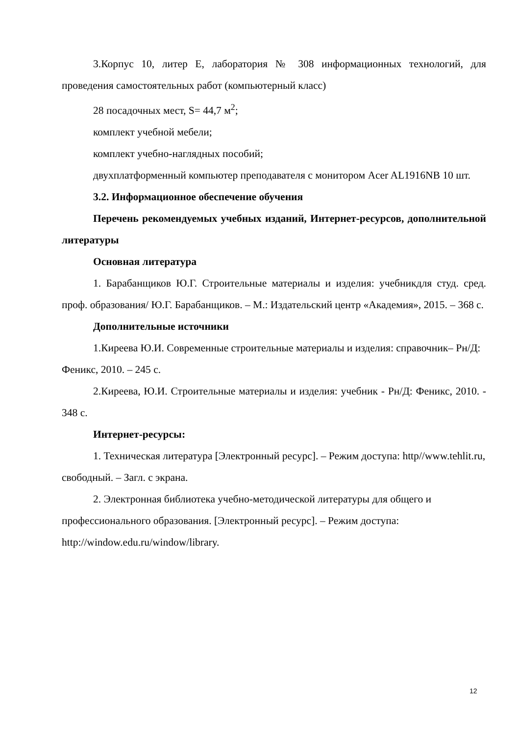3.Корпус 10, литер Е, лаборатория № 308 информационных технологий, для проведения самостоятельных работ (компьютерный класс)
28 посадочных мест, S= 44,7 м<sup>2</sup>;
комплект учебной мебели;
комплект учебно-наглядных пособий;
двухплатформенный компьютер преподавателя с монитором Acer AL1916NB 10 шт.
3.2. Информационное обеспечение обучения
Перечень рекомендуемых учебных изданий, Интернет-ресурсов, дополнительной литературы
Основная литература
1. Барабанщиков Ю.Г. Строительные материалы и изделия: учебникдля студ. сред. проф. образования/ Ю.Г. Барабанщиков. – М.: Издательский центр «Академия», 2015. – 368 с.
Дополнительные источники
1.Киреева Ю.И. Современные строительные материалы и изделия: справочник– Рн/Д: Феникс, 2010. – 245 с.
2.Киреева, Ю.И. Строительные материалы и изделия: учебник - Рн/Д: Феникс, 2010. - 348 с.
Интернет-ресурсы:
1. Техническая литература [Электронный ресурс]. – Режим доступа: http//www.tehlit.ru, свободный. – Загл. с экрана.
2. Электронная библиотека учебно-методической литературы для общего и профессионального образования. [Электронный ресурс]. – Режим доступа: http://window.edu.ru/window/library.
12